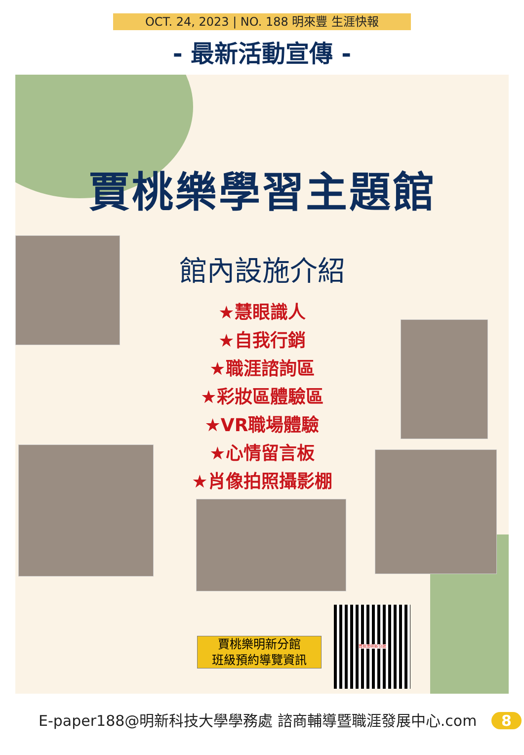OCT. 24, 2023 | NO. 188 明來豐 生涯快報
- 最新活動宣傳 -
賈桃樂學習主題館
館內設施介紹
★慧眼識人
★自我行銷
★職涯諮詢區
★彩妝區體驗區
★VR職場體驗
★心情留言板
★肖像拍照攝影棚
賈桃樂明新分館
班級預約導覽資訊
賈桃樂明新分館
E-paper188@明新科技大學學務處 諮商輔導暨職涯發展中心.com 8